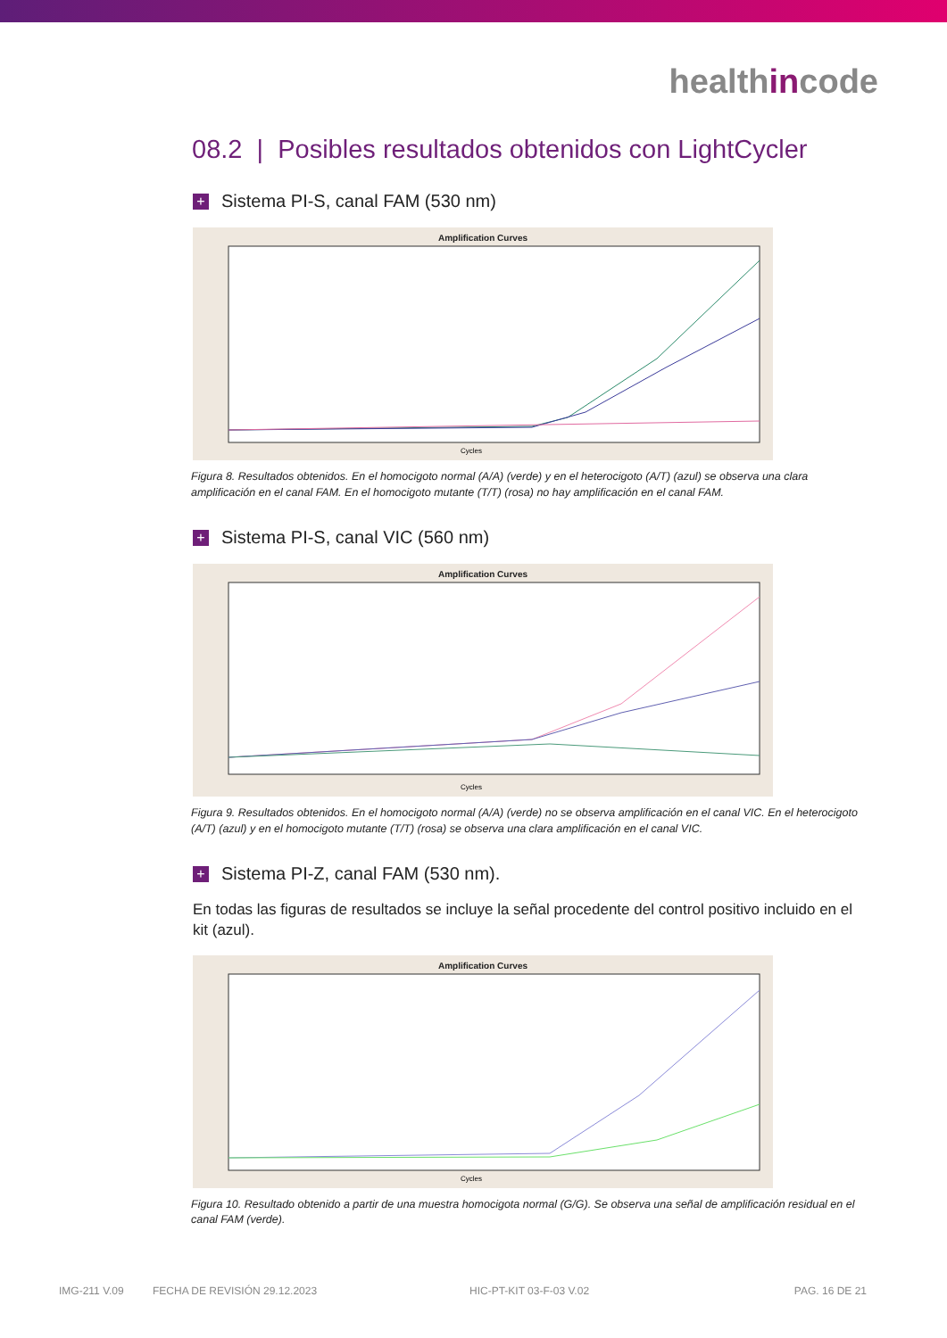healthincode
08.2 | Posibles resultados obtenidos con LightCycler
+ Sistema PI-S, canal FAM (530 nm)
Amplification Curves
Cycles
Figura 8. Resultados obtenidos. En el homocigoto normal (A/A) (verde) y en el heterocigoto (A/T) (azul) se observa una clara amplificación en el canal FAM. En el homocigoto mutante (T/T) (rosa) no hay amplificación en el canal FAM.
+ Sistema PI-S, canal VIC (560 nm)
Amplification Curves
Cycles
Figura 9. Resultados obtenidos. En el homocigoto normal (A/A) (verde) no se observa amplificación en el canal VIC. En el heterocigoto (A/T) (azul) y en el homocigoto mutante (T/T) (rosa) se observa una clara amplificación en el canal VIC.
+ Sistema PI-Z, canal FAM (530 nm).
En todas las figuras de resultados se incluye la señal procedente del control positivo incluido en el kit (azul).
Amplification Curves
Cycles
Figura 10. Resultado obtenido a partir de una muestra homocigota normal (G/G). Se observa una señal de amplificación residual en el canal FAM (verde).
IMG-211 V.09 FECHA DE REVISIÓN 29.12.2023 HIC-PT-KIT 03-F-03 V.02 PAG. 16 DE 21